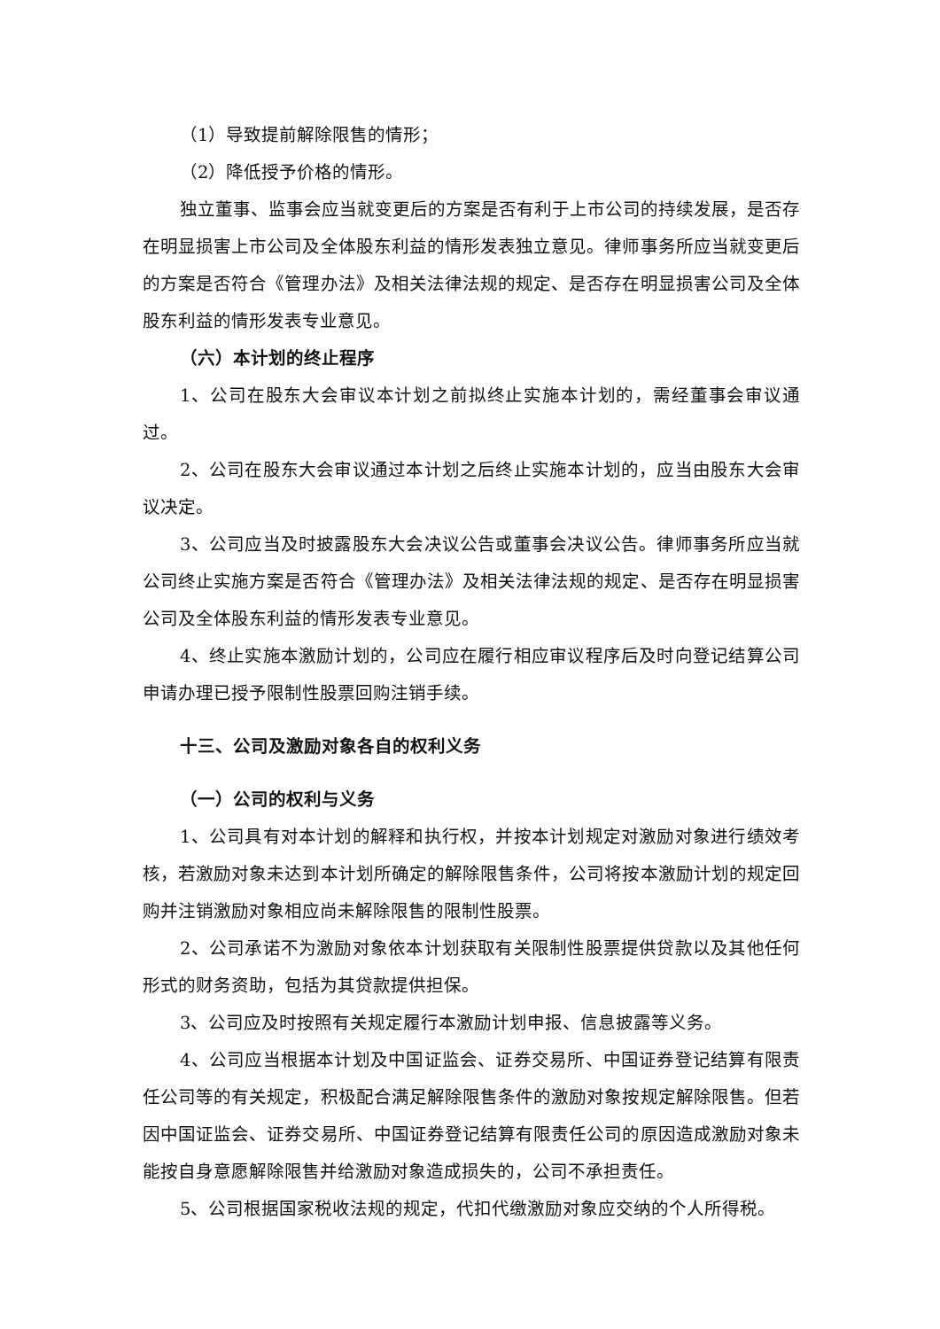（1）导致提前解除限售的情形；
（2）降低授予价格的情形。
独立董事、监事会应当就变更后的方案是否有利于上市公司的持续发展，是否存在明显损害上市公司及全体股东利益的情形发表独立意见。律师事务所应当就变更后的方案是否符合《管理办法》及相关法律法规的规定、是否存在明显损害公司及全体股东利益的情形发表专业意见。
（六）本计划的终止程序
1、公司在股东大会审议本计划之前拟终止实施本计划的，需经董事会审议通过。
2、公司在股东大会审议通过本计划之后终止实施本计划的，应当由股东大会审议决定。
3、公司应当及时披露股东大会决议公告或董事会决议公告。律师事务所应当就公司终止实施方案是否符合《管理办法》及相关法律法规的规定、是否存在明显损害公司及全体股东利益的情形发表专业意见。
4、终止实施本激励计划的，公司应在履行相应审议程序后及时向登记结算公司申请办理已授予限制性股票回购注销手续。
十三、公司及激励对象各自的权利义务
（一）公司的权利与义务
1、公司具有对本计划的解释和执行权，并按本计划规定对激励对象进行绩效考核，若激励对象未达到本计划所确定的解除限售条件，公司将按本激励计划的规定回购并注销激励对象相应尚未解除限售的限制性股票。
2、公司承诺不为激励对象依本计划获取有关限制性股票提供贷款以及其他任何形式的财务资助，包括为其贷款提供担保。
3、公司应及时按照有关规定履行本激励计划申报、信息披露等义务。
4、公司应当根据本计划及中国证监会、证券交易所、中国证券登记结算有限责任公司等的有关规定，积极配合满足解除限售条件的激励对象按规定解除限售。但若因中国证监会、证券交易所、中国证券登记结算有限责任公司的原因造成激励对象未能按自身意愿解除限售并给激励对象造成损失的，公司不承担责任。
5、公司根据国家税收法规的规定，代扣代缴激励对象应交纳的个人所得税。